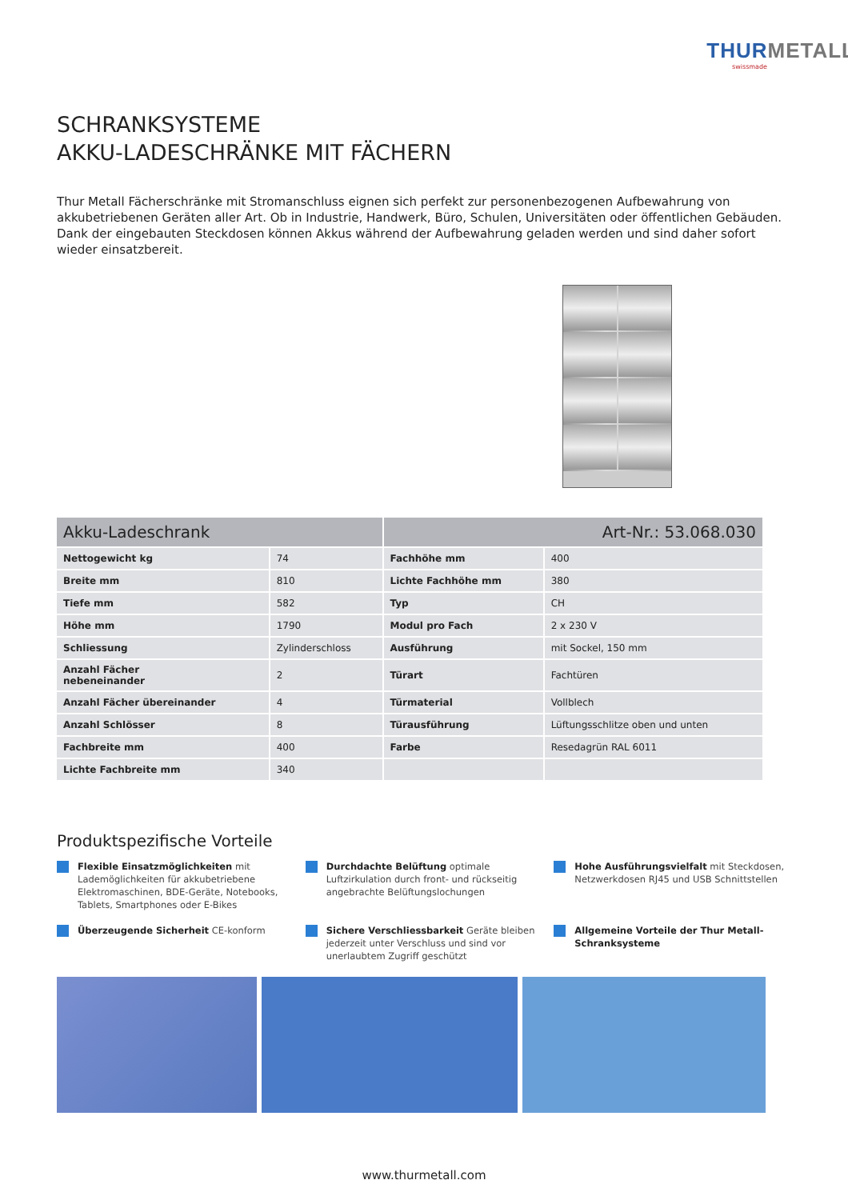THURMETALL
swissmade
SCHRANKSYSTEME
AKKU-LADESCHRÄNKE MIT FÄCHERN
Thur Metall Fächerschränke mit Stromanschluss eignen sich perfekt zur personenbezogenen Aufbewahrung von akkubetriebenen Geräten aller Art. Ob in Industrie, Handwerk, Büro, Schulen, Universitäten oder öffentlichen Gebäuden. Dank der eingebauten Steckdosen können Akkus während der Aufbewahrung geladen werden und sind daher sofort wieder einsatzbereit.
| Akku-Ladeschrank | | Art-Nr.: 53.068.030 | |
| --- | --- | --- | --- |
| Nettogewicht kg | 74 | Fachhöhe mm | 400 |
| Breite mm | 810 | Lichte Fachhöhe mm | 380 |
| Tiefe mm | 582 | Typ | CH |
| Höhe mm | 1790 | Modul pro Fach | 2 x 230 V |
| Schliessung | Zylinderschloss | Ausführung | mit Sockel, 150 mm |
| Anzahl Fächer nebeneinander | 2 | Türart | Fachtüren |
| Anzahl Fächer übereinander | 4 | Türmaterial | Vollblech |
| Anzahl Schlösser | 8 | Türausführung | Lüftungsschlitze oben und unten |
| Fachbreite mm | 400 | Farbe | Resedagrün RAL 6011 |
| Lichte Fachbreite mm | 340 | | |
Produktspezifische Vorteile
Flexible Einsatzmöglichkeiten mit Lademöglichkeiten für akkubetriebene Elektromaschinen, BDE-Geräte, Notebooks, Tablets, Smartphones oder E-Bikes
Durchdachte Belüftung optimale Luftzirkulation durch front- und rückseitig angebrachte Belüftungslochungen
Hohe Ausführungsvielfalt mit Steckdosen, Netzwerkdosen RJ45 und USB Schnittstellen
Überzeugende Sicherheit CE-konform
Sichere Verschliessbarkeit Geräte bleiben jederzeit unter Verschluss und sind vor unerlaubtem Zugriff geschützt
Allgemeine Vorteile der Thur Metall-Schranksysteme
www.thurmetall.com